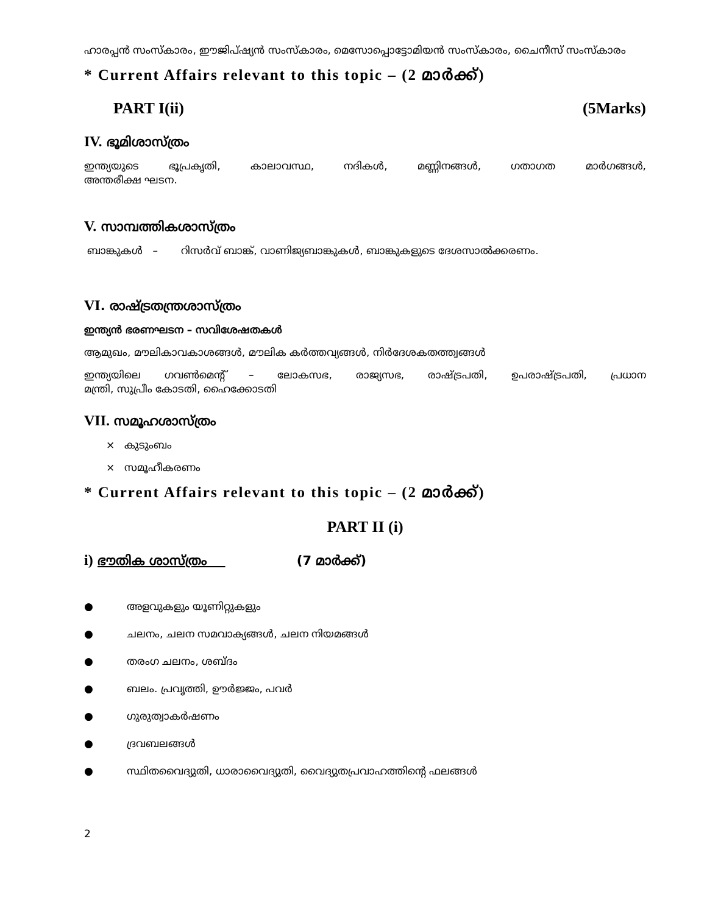ഹാരപ്പൻ സംസ്കാരം, ഈജിപ്ഷ്യൻ സംസ്കാരം, മെസോപ്പൊട്ടോമിയൻ സംസ്കാരം, ചൈനീസ് സംസ്കാരം
* Current Affairs relevant to this topic – (2 മാർക്ക്)
PART I(ii) (5Marks)
IV. ഭൂമിശാസ്ത്രം
ഇന്ത്യയുടെ ഭൂപ്രകൃതി, കാലാവസ്ഥ, നദികൾ, മണ്ണിനങ്ങൾ, ഗതാഗത മാർഗങ്ങൾ,
അന്തരീക്ഷ ഘടന.
V. സാമ്പത്തികശാസ്ത്രം
ബാങ്കുകൾ – റിസർവ് ബാങ്ക്, വാണിജ്യബാങ്കുകൾ, ബാങ്കുകളുടെ ദേശസാൽക്കരണം.
VI. രാഷ്ട്രതന്ത്രശാസ്ത്രം
ഇന്ത്യൻ ഭരണഘടന – സവിശേഷതകൾ
ആമുഖം, മൗലികാവകാശങ്ങൾ, മൗലിക കർത്തവ്യങ്ങൾ, നിർദേശകതത്ത്വങ്ങൾ
ഇന്ത്യയിലെ ഗവൺമെന്റ് – ലോകസഭ, രാജ്യസഭ, രാഷ്ട്രപതി, ഉപരാഷ്ട്രപതി, പ്രധാന
മന്ത്രി, സുപ്രീം കോടതി, ഹൈക്കോടതി
VII. സമൂഹശാസ്ത്രം
× കുടുംബം
× സമൂഹീകരണം
* Current Affairs relevant to this topic – (2 മാർക്ക്)
PART II (i)
i) ഭൗതിക ശാസ്ത്രം (7 മാർക്ക്)
● അളവുകളും യൂണിറ്റുകളും
● ചലനം, ചലന സമവാക്യങ്ങൾ, ചലന നിയമങ്ങൾ
● തരംഗ ചലനം, ശബ്ദം
● ബലം. പ്രവൃത്തി, ഊർജ്ജം, പവർ
● ഗുരുത്വാകർഷണം
● ദ്രവബലങ്ങൾ
● സ്ഥിതവൈദ്യുതി, ധാരാവൈദ്യുതി, വൈദ്യുതപ്രവാഹത്തിന്റെ ഫലങ്ങൾ
2